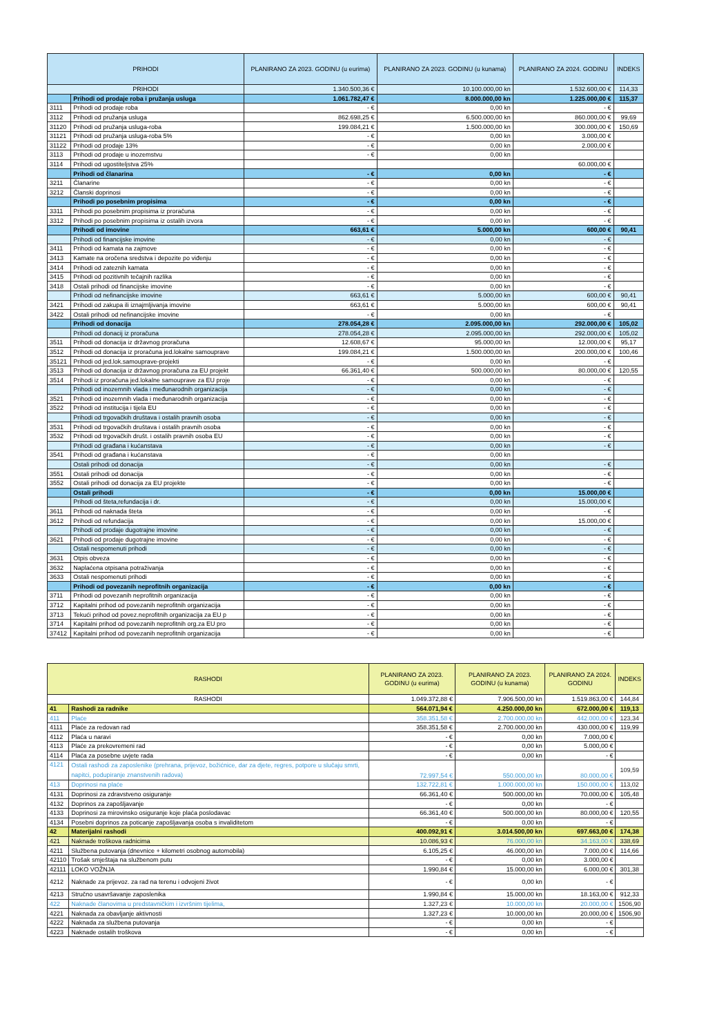| PRIHODI | | PLANIRANO ZA 2023. GODINU (u eurima) | PLANIRANO ZA 2023. GODINU (u kunama) | PLANIRANO ZA 2024. GODINU | INDEKS |
| --- | --- | --- | --- | --- | --- |
| PRIHODI | | 1.340.500,36 € | 10.100.000,00 kn | 1.532.600,00 € | 114,33 |
| | Prihodi od prodaje roba i pružanja usluga | 1.061.782,47 € | 8.000.000,00 kn | 1.225.000,00 € | 115,37 |
| 3111 | Prihodi od prodaje roba | - € | 0,00 kn | - € | |
| 3112 | Prihodi od pružanja usluga | 862.698,25 € | 6.500.000,00 kn | 860.000,00 € | 99,69 |
| 31120 | Prihodi od pružanja usluga-roba | 199.084,21 € | 1.500.000,00 kn | 300.000,00 € | 150,69 |
| 31121 | Prihodi od pružanja usluga-roba 5% | - € | 0,00 kn | 3.000,00 € | |
| 31122 | Prihodi od prodaje 13% | - € | 0,00 kn | 2.000,00 € | |
| 3113 | Prihodi od prodaje u inozemstvu | - € | 0,00 kn | | |
| 3114 | Prihodi od ugostiteljstva 25% | | | 60.000,00 € | |
| | Prihodi od članarina | - € | 0,00 kn | - € | |
| 3211 | Članarine | - € | 0,00 kn | - € | |
| 3212 | Članski doprinosi | - € | 0,00 kn | - € | |
| | Prihodi po posebnim propisima | - € | 0,00 kn | - € | |
| 3311 | Prihodi po posebnim propisima iz proračuna | - € | 0,00 kn | - € | |
| 3312 | Prihodi po posebnim propisima iz ostalih izvora | - € | 0,00 kn | - € | |
| | Prihodi od imovine | 663,61 € | 5.000,00 kn | 600,00 € | 90,41 |
| | Prihodi od financijske imovine | - € | 0,00 kn | - € | |
| 3411 | Prihodi od kamata na zajmove | - € | 0,00 kn | - € | |
| 3413 | Kamate na oročena sredstva i depozite po viđenju | - € | 0,00 kn | - € | |
| 3414 | Prihodi od zateznih kamata | - € | 0,00 kn | - € | |
| 3415 | Prihodi od pozitivnih tečajnih razlika | - € | 0,00 kn | - € | |
| 3418 | Ostali prihodi od financijske imovine | - € | 0,00 kn | - € | |
| | Prihodi od nefinancijske imovine | 663,61 € | 5.000,00 kn | 600,00 € | 90,41 |
| 3421 | Prihodi od zakupa ili iznajmljivanja imovine | 663,61 € | 5.000,00 kn | 600,00 € | 90,41 |
| 3422 | Ostali prihodi od nefinancijske imovine | - € | 0,00 kn | - € | |
| | Prihodi od donacija | 278.054,28 € | 2.095.000,00 kn | 292.000,00 € | 105,02 |
| | Prihodi od donacij iz proračuna | 278.054,28 € | 2.095.000,00 kn | 292.000,00 € | 105,02 |
| 3511 | Prihodi od donacija iz državnog proračuna | 12.608,67 € | 95.000,00 kn | 12.000,00 € | 95,17 |
| 3512 | Prihodi od donacija iz proračuna jed.lokalne samouprave | 199.084,21 € | 1.500.000,00 kn | 200.000,00 € | 100,46 |
| 35121 | Prihodi od jed.lok.samouprave-projekti | - € | 0,00 kn | - € | |
| 3513 | Prihodi od donacija iz državnog proračuna za EU projekt | 66.361,40 € | 500.000,00 kn | 80.000,00 € | 120,55 |
| 3514 | Prihodi iz proračuna jed.lokalne samouprave za EU proje | - € | 0,00 kn | - € | |
| | Prihodi od inozemnih vlada i međunarodnih organizacija | - € | 0,00 kn | - € | |
| 3521 | Prihodi od inozemnih vlada i međunarodnih organizacija | - € | 0,00 kn | - € | |
| 3522 | Prihodi od institucija i tijela EU | - € | 0,00 kn | - € | |
| | Prihodi od trgovačkih društava i ostalih pravnih osoba | - € | 0,00 kn | - € | |
| 3531 | Prihodi od trgovačkih društava i ostalih pravnih osoba | - € | 0,00 kn | - € | |
| 3532 | Prihodi od trgovačkih društ. i ostalih pravnih osoba EU | - € | 0,00 kn | - € | |
| | Prihodi od građana i kućanstava | - € | 0,00 kn | - € | |
| 3541 | Prihodi od građana i kućanstava | - € | 0,00 kn | | |
| | Ostali prihodi od donacija | - € | 0,00 kn | - € | |
| 3551 | Ostali prihodi od donacija | - € | 0,00 kn | - € | |
| 3552 | Ostali prihodi od donacija za EU projekte | - € | 0,00 kn | - € | |
| | Ostali prihodi | - € | 0,00 kn | 15.000,00 € | |
| | Prihodi od šteta,refundacija i dr. | - € | 0,00 kn | 15.000,00 € | |
| 3611 | Prihodi od naknada šteta | - € | 0,00 kn | - € | |
| 3612 | Prihodi od refundacija | - € | 0,00 kn | 15.000,00 € | |
| | Prihodi od prodaje dugotrajne imovine | - € | 0,00 kn | - € | |
| 3621 | Prihodi od prodaje dugotrajne imovine | - € | 0,00 kn | - € | |
| | Ostali nespomenuti prihodi | - € | 0,00 kn | - € | |
| 3631 | Otpis obveza | - € | 0,00 kn | - € | |
| 3632 | Naplaćena otpisana potraživanja | - € | 0,00 kn | - € | |
| 3633 | Ostali nespomenuti prihodi | - € | 0,00 kn | - € | |
| | Prihodi od povezanih neprofitnih organizacija | - € | 0,00 kn | - € | |
| 3711 | Prihodi od povezanih neprofitnih organizacija | - € | 0,00 kn | - € | |
| 3712 | Kapitalni prihod od povezanih neprofitnih organizacija | - € | 0,00 kn | - € | |
| 3713 | Tekući prihod od povez.neprofitnih organizacija za EU p | - € | 0,00 kn | - € | |
| 3714 | Kapitalni prihod od povezanih neprofitnih org.za EU pro | - € | 0,00 kn | - € | |
| 37412 | Kapitalni prihod od povezanih neprofitnih organizacija | - € | 0,00 kn | - € | |
| RASHODI | | PLANIRANO ZA 2023. GODINU (u eurima) | PLANIRANO ZA 2023. GODINU (u kunama) | PLANIRANO ZA 2024. GODINU | INDEKS |
| --- | --- | --- | --- | --- | --- |
| RASHODI | | 1.049.372,88 € | 7.906.500,00 kn | 1.519.863,00 € | 144,84 |
| 41 | Rashodi za radnike | 564.071,94 € | 4.250.000,00 kn | 672.000,00 € | 119,13 |
| 411 | Plaće | 358.351,58 € | 2.700.000,00 kn | 442.000,00 € | 123,34 |
| 4111 | Plaće za redovan rad | 358.351,58 € | 2.700.000,00 kn | 430.000,00 € | 119,99 |
| 4112 | Plaća u naravi | - € | 0,00 kn | 7.000,00 € | |
| 4113 | Plaće za prekovremeni rad | - € | 0,00 kn | 5.000,00 € | |
| 4114 | Plaća za posebne uvjete rada | - € | 0,00 kn | - € | |
| 4121 | Ostali rashodi za zaposlenike (prehrana, prijevoz, božićnice, dar za djete, regres, potpore u slučaju smrti, napitci, podupiranje znanstvenih radova) | 72.997,54 € | 550.000,00 kn | 80.000,00 € | 109,59 |
| 413 | Doprinosi na plaće | 132.722,81 € | 1.000.000,00 kn | 150.000,00 € | 113,02 |
| 4131 | Doprinosi za zdravstveno osiguranje | 66.361,40 € | 500.000,00 kn | 70.000,00 € | 105,48 |
| 4132 | Doprinos za zapošljavanje | - € | 0,00 kn | - € | |
| 4133 | Doprinosi za mirovinsko osiguranje koje plaća poslodavac | 66.361,40 € | 500.000,00 kn | 80.000,00 € | 120,55 |
| 4134 | Posebni doprinos za poticanje zapošljavanja osoba s invaliditetom | - € | 0,00 kn | - € | |
| 42 | Materijalni rashodi | 400.092,91 € | 3.014.500,00 kn | 697.663,00 € | 174,38 |
| 421 | Naknade troškova radnicima | 10.086,93 € | 76.000,00 kn | 34.163,00 € | 338,69 |
| 4211 | Službena putovanja (dnevnice + kilometri osobnog automobila) | 6.105,25 € | 46.000,00 kn | 7.000,00 € | 114,66 |
| 42110 | Trošak smještaja na službenom putu | - € | 0,00 kn | 3.000,00 € | |
| 42111 | LOKO VOŽNJA | 1.990,84 € | 15.000,00 kn | 6.000,00 € | 301,38 |
| 4212 | Naknade za prijevoz. za rad na terenu i odvojeni život | - € | 0,00 kn | - € | |
| 4213 | Stručno usavršavanje zaposlenika | 1.990,84 € | 15.000,00 kn | 18.163,00 € | 912,33 |
| 422 | Naknade članovima u predstavničkim i izvršnim tijelima, | 1.327,23 € | 10.000,00 kn | 20.000,00 € | 1506,90 |
| 4221 | Naknada za obavljanje aktivnosti | 1.327,23 € | 10.000,00 kn | 20.000,00 € | 1506,90 |
| 4222 | Naknada za službena putovanja | - € | 0,00 kn | - € | |
| 4223 | Naknade ostalih troškova | - € | 0,00 kn | - € | |